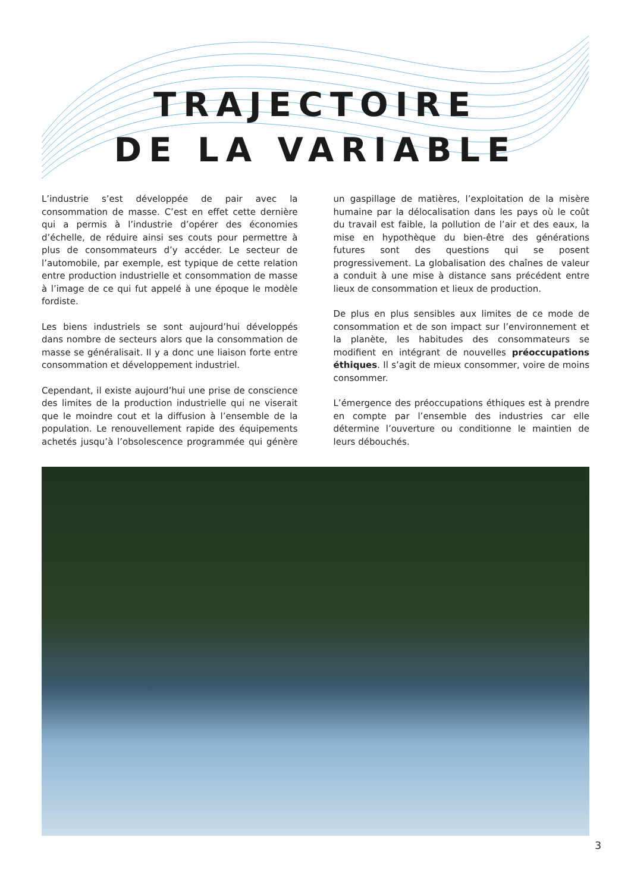TRAJECTOIRE
DE LA VARIABLE
L’industrie s’est développée de pair avec la consommation de masse. C’est en effet cette dernière qui a permis à l’industrie d’opérer des économies d’échelle, de réduire ainsi ses couts pour permettre à plus de consommateurs d’y accéder. Le secteur de l’automobile, par exemple, est typique de cette relation entre production industrielle et consommation de masse à l’image de ce qui fut appelé à une époque le modèle fordiste.
Les biens industriels se sont aujourd’hui développés dans nombre de secteurs alors que la consommation de masse se généralisait. Il y a donc une liaison forte entre consommation et développement industriel.
Cependant, il existe aujourd’hui une prise de conscience des limites de la production industrielle qui ne viserait que le moindre cout et la diffusion à l’ensemble de la population. Le renouvellement rapide des équipements achetés jusqu’à l’obsolescence programmée qui génère un gaspillage de matières, l’exploitation de la misère humaine par la délocalisation dans les pays où le coût du travail est faible, la pollution de l’air et des eaux, la mise en hypothèque du bien-être des générations futures sont des questions qui se posent progressivement. La globalisation des chaînes de valeur a conduit à une mise à distance sans précédent entre lieux de consommation et lieux de production.
De plus en plus sensibles aux limites de ce mode de consommation et de son impact sur l’environnement et la planète, les habitudes des consommateurs se modifient en intégrant de nouvelles préoccupations éthiques. Il s’agit de mieux consommer, voire de moins consommer.
L’émergence des préoccupations éthiques est à prendre en compte par l’ensemble des industries car elle détermine l’ouverture ou conditionne le maintien de leurs débouchés.
3